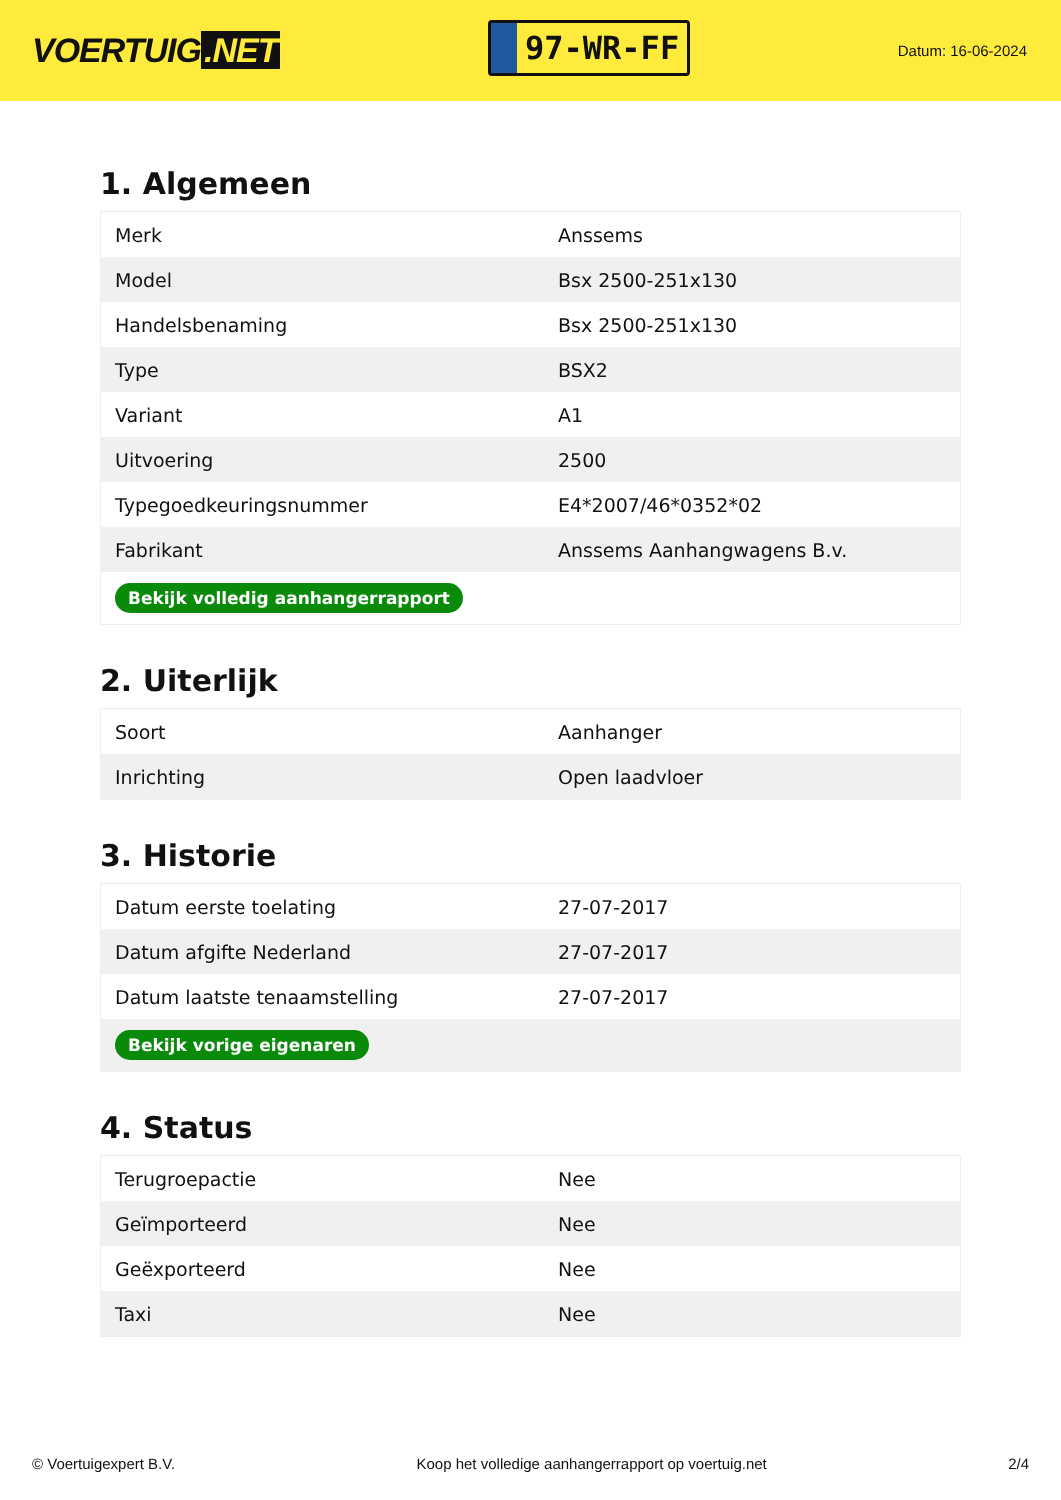VOERTUIG.NET
97-WR-FF
Datum: 16-06-2024
1. Algemeen
| Merk | Anssems |
| Model | Bsx 2500-251x130 |
| Handelsbenaming | Bsx 2500-251x130 |
| Type | BSX2 |
| Variant | A1 |
| Uitvoering | 2500 |
| Typegoedkeuringsnummer | E4*2007/46*0352*02 |
| Fabrikant | Anssems Aanhangwagens B.v. |
| Bekijk volledig aanhangerrapport | |
2. Uiterlijk
| Soort | Aanhanger |
| Inrichting | Open laadvloer |
3. Historie
| Datum eerste toelating | 27-07-2017 |
| Datum afgifte Nederland | 27-07-2017 |
| Datum laatste tenaamstelling | 27-07-2017 |
| Bekijk vorige eigenaren | |
4. Status
| Terugroepactie | Nee |
| Geïmporteerd | Nee |
| Geëxporteerd | Nee |
| Taxi | Nee |
© Voertuigexpert B.V. Koop het volledige aanhangerrapport op voertuig.net 2/4